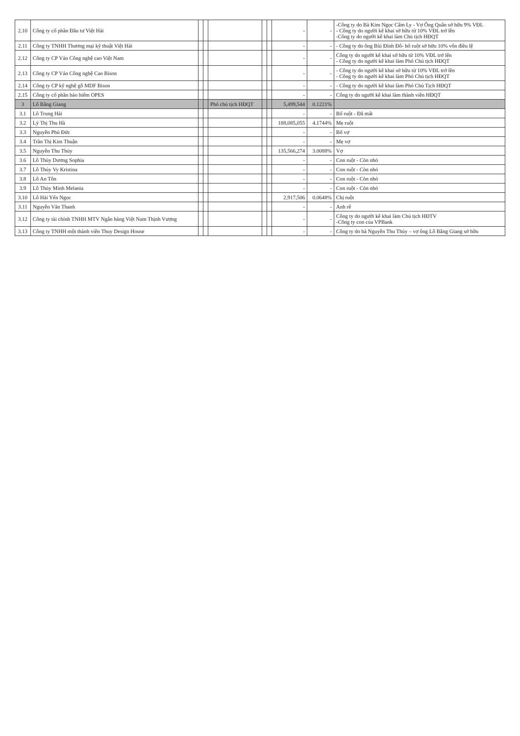| 2.10 | Công ty cổ phần Đầu tư Việt Hải | | | | | | - | - | -Công ty do Bà Kim Ngọc Cẩm Ly - Vợ Ông Quân sở hữu 9% VĐL - Công ty do người kê khai sở hữu từ 10% VĐL trở lên -Công ty do người kê khai làm Chủ tịch HĐQT |
| 2.11 | Công ty TNHH Thương mại kỹ thuật Việt Hải | | | | | | - | - | - Công ty do ông Bùi Đình Đô- bố ruột sở hữu 10% vốn điều lệ |
| 2.12 | Công ty CP Ván Công nghệ cao Việt Nam | | | | | | - | - | Công ty do người kê khai sở hữu từ 10% VĐL trở lên - Công ty do người kê khai làm Phó Chủ tịch HĐQT |
| 2.13 | Công ty CP Ván Công nghệ Cao Bison | | | | | | - | - | - Công ty do người kê khai sở hữu từ 10% VĐL trở lên - Công ty do người kê khai làm Phó Chủ tịch HĐQT |
| 2.14 | Công ty CP kỹ nghệ gỗ MDF Bison | | | | | | - | - | - Công ty do người kê khai làm Phó Chủ Tịch HĐQT |
| 2.15 | Công ty cổ phần bảo hiểm OPES | | | | | | - | - | Công ty do người kê khai làm thành viên HĐQT |
| 3 | Lô Bằng Giang | | | Phó chủ tịch HĐQT | | | 5,499,544 | 0.1221% | |
| 3.1 | Lô Trung Hải | | | | | | - | - | Bố ruột - Đã mất |
| 3.2 | Lý Thị Thu Hà | | | | | | 188,085,055 | 4.1744% | Mẹ ruột |
| 3.3 | Nguyễn Phú Đức | | | | | | - | - | Bố vợ |
| 3.4 | Trần Thị Kim Thuận | | | | | | - | - | Mẹ vợ |
| 3.5 | Nguyễn Thu Thủy | | | | | | 135,566,274 | 3.0088% | Vợ |
| 3.6 | Lô Thủy Dương Sophia | | | | | | - | - | Con ruột - Còn nhỏ |
| 3.7 | Lô Thủy Vy Kristina | | | | | | - | - | Con ruột - Còn nhỏ |
| 3.8 | Lô An Tôn | | | | | | - | - | Con ruột - Còn nhỏ |
| 3.9 | Lô Thủy Minh Melania | | | | | | - | - | Con ruột - Còn nhỏ |
| 3.10 | Lô Hải Yến Ngọc | | | | | | 2,917,506 | 0.0648% | Chị ruột |
| 3.11 | Nguyễn Văn Thanh | | | | | | - | - | Anh rể |
| 3.12 | Công ty tài chính TNHH MTV Ngân hàng Việt Nam Thịnh Vượng | | | | | | - | - | Công ty do người kê khai làm Chủ tịch HĐTV -Công ty con của VPBank |
| 3.13 | Công ty TNHH một thành viên Thuy Design House | | | | | | - | - | Công ty do bà Nguyễn Thu Thủy – vợ ông Lô Bằng Giang sở hữu |